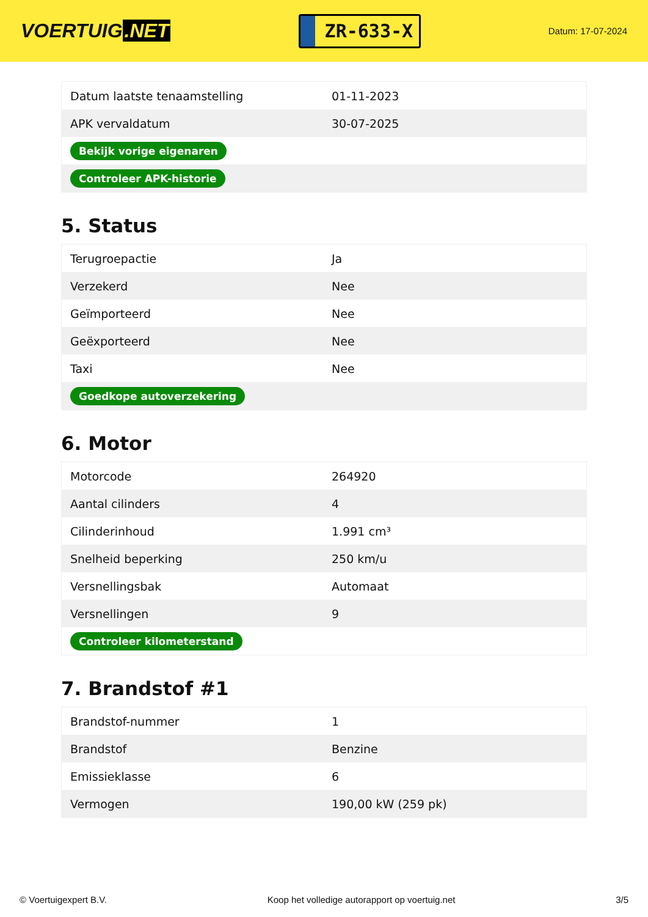VOERTUIG.NET
ZR-633-X
Datum: 17-07-2024
| Datum laatste tenaamstelling | 01-11-2023 |
| APK vervaldatum | 30-07-2025 |
| Bekijk vorige eigenaren | |
| Controleer APK-historie | |
5. Status
| Terugroepactie | Ja |
| Verzekerd | Nee |
| Geïmporteerd | Nee |
| Geëxporteerd | Nee |
| Taxi | Nee |
| Goedkope autoverzekering | |
6. Motor
| Motorcode | 264920 |
| Aantal cilinders | 4 |
| Cilinderinhoud | 1.991 cm³ |
| Snelheid beperking | 250 km/u |
| Versnellingsbak | Automaat |
| Versnellingen | 9 |
| Controleer kilometerstand | |
7. Brandstof #1
| Brandstof-nummer | 1 |
| Brandstof | Benzine |
| Emissieklasse | 6 |
| Vermogen | 190,00 kW (259 pk) |
© Voertuigexpert B.V. Koop het volledige autorapport op voertuig.net 3/5